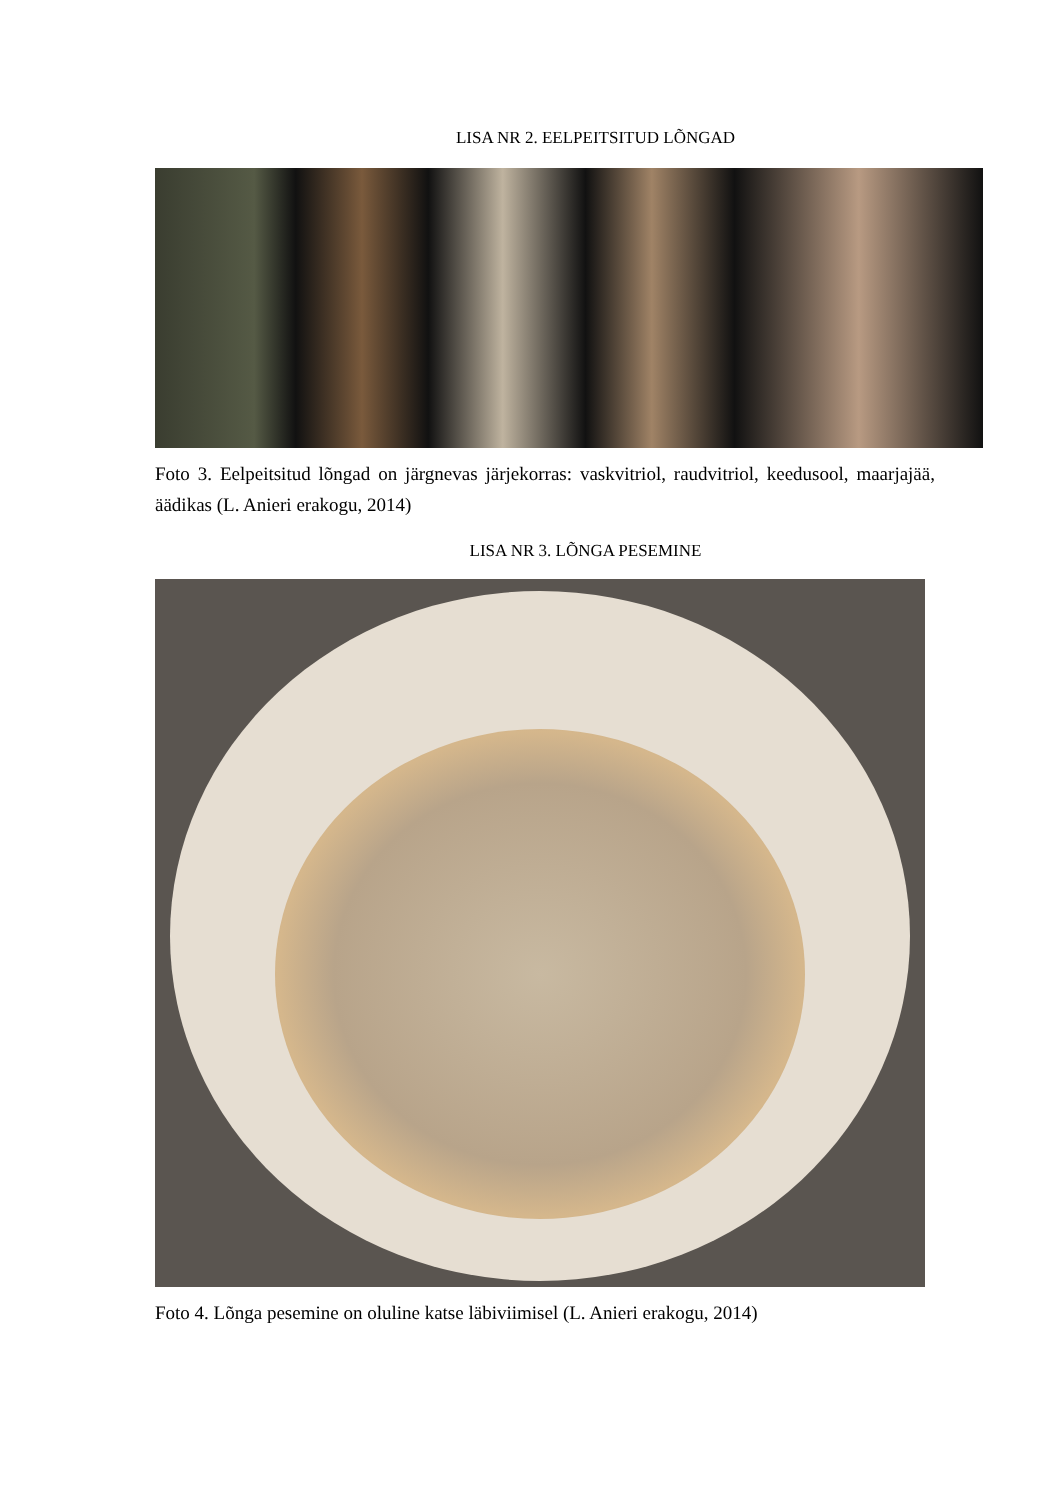LISA NR 2. EELPEITSITUD LÕNGAD
Foto 3. Eelpeitsitud lõngad on järgnevas järjekorras: vaskvitriol, raudvitriol, keedusool, maarjajää, äädikas (L. Anieri erakogu, 2014)
LISA NR 3. LÕNGA PESEMINE
Foto 4. Lõnga pesemine on oluline katse läbiviimisel (L. Anieri erakogu, 2014)